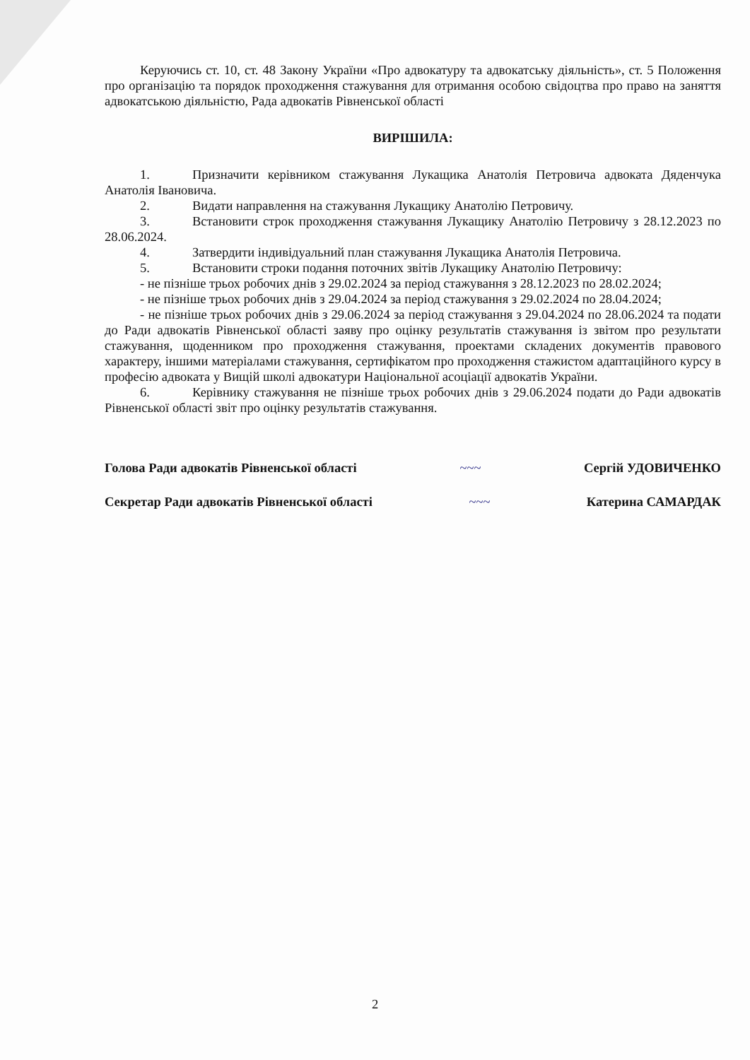Керуючись ст. 10, ст. 48 Закону України «Про адвокатуру та адвокатську діяльність», ст. 5 Положення про організацію та порядок проходження стажування для отримання особою свідоцтва про право на заняття адвокатською діяльністю, Рада адвокатів Рівненської області
ВИРІШИЛА:
1. Призначити керівником стажування Лукащика Анатолія Петровича адвоката Дяденчука Анатолія Івановича.
2. Видати направлення на стажування Лукащику Анатолію Петровичу.
3. Встановити строк проходження стажування Лукащику Анатолію Петровичу з 28.12.2023 по 28.06.2024.
4. Затвердити індивідуальний план стажування Лукащика Анатолія Петровича.
5. Встановити строки подання поточних звітів Лукащику Анатолію Петровичу:
- не пізніше трьох робочих днів з 29.02.2024 за період стажування з 28.12.2023 по 28.02.2024;
- не пізніше трьох робочих днів з 29.04.2024 за період стажування з 29.02.2024 по 28.04.2024;
- не пізніше трьох робочих днів з 29.06.2024 за період стажування з 29.04.2024 по 28.06.2024 та подати до Ради адвокатів Рівненської області заяву про оцінку результатів стажування із звітом про результати стажування, щоденником про проходження стажування, проектами складених документів правового характеру, іншими матеріалами стажування, сертифікатом про проходження стажистом адаптаційного курсу в професію адвоката у Вищій школі адвокатури Національної асоціації адвокатів України.
6. Керівнику стажування не пізніше трьох робочих днів з 29.06.2024 подати до Ради адвокатів Рівненської області звіт про оцінку результатів стажування.
Голова Ради адвокатів Рівненської області
~~~ Сергій УДОВИЧЕНКО
Секретар Ради адвокатів Рівненської області
~~~ Катерина САМАРДАК
2